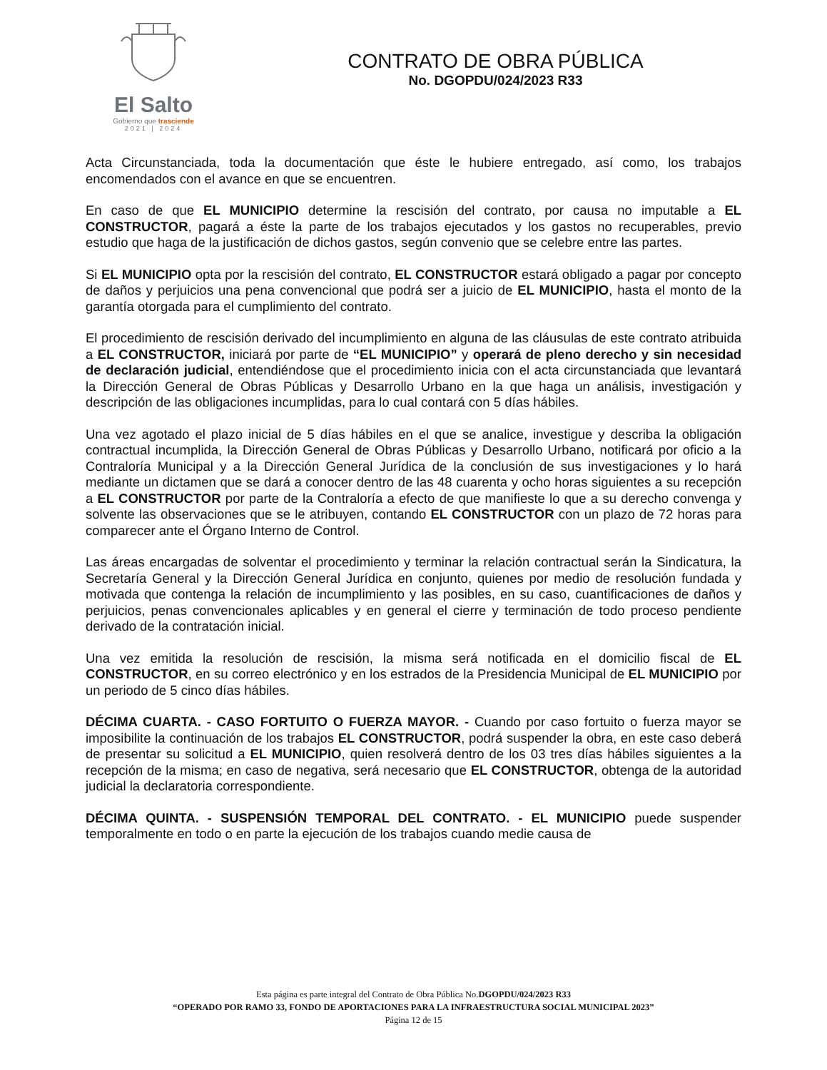El Salto
Gobierno que trasciende
2021 | 2024
CONTRATO DE OBRA PÚBLICA
No. DGOPDU/024/2023 R33
Acta Circunstanciada, toda la documentación que éste le hubiere entregado, así como, los trabajos encomendados con el avance en que se encuentren.
En caso de que EL MUNICIPIO determine la rescisión del contrato, por causa no imputable a EL CONSTRUCTOR, pagará a éste la parte de los trabajos ejecutados y los gastos no recuperables, previo estudio que haga de la justificación de dichos gastos, según convenio que se celebre entre las partes.
Si EL MUNICIPIO opta por la rescisión del contrato, EL CONSTRUCTOR estará obligado a pagar por concepto de daños y perjuicios una pena convencional que podrá ser a juicio de EL MUNICIPIO, hasta el monto de la garantía otorgada para el cumplimiento del contrato.
El procedimiento de rescisión derivado del incumplimiento en alguna de las cláusulas de este contrato atribuida a EL CONSTRUCTOR, iniciará por parte de “EL MUNICIPIO” y operará de pleno derecho y sin necesidad de declaración judicial, entendiéndose que el procedimiento inicia con el acta circunstanciada que levantará la Dirección General de Obras Públicas y Desarrollo Urbano en la que haga un análisis, investigación y descripción de las obligaciones incumplidas, para lo cual contará con 5 días hábiles.
Una vez agotado el plazo inicial de 5 días hábiles en el que se analice, investigue y describa la obligación contractual incumplida, la Dirección General de Obras Públicas y Desarrollo Urbano, notificará por oficio a la Contraloría Municipal y a la Dirección General Jurídica de la conclusión de sus investigaciones y lo hará mediante un dictamen que se dará a conocer dentro de las 48 cuarenta y ocho horas siguientes a su recepción a EL CONSTRUCTOR por parte de la Contraloría a efecto de que manifieste lo que a su derecho convenga y solvente las observaciones que se le atribuyen, contando EL CONSTRUCTOR con un plazo de 72 horas para comparecer ante el Órgano Interno de Control.
Las áreas encargadas de solventar el procedimiento y terminar la relación contractual serán la Sindicatura, la Secretaría General y la Dirección General Jurídica en conjunto, quienes por medio de resolución fundada y motivada que contenga la relación de incumplimiento y las posibles, en su caso, cuantificaciones de daños y perjuicios, penas convencionales aplicables y en general el cierre y terminación de todo proceso pendiente derivado de la contratación inicial.
Una vez emitida la resolución de rescisión, la misma será notificada en el domicilio fiscal de EL CONSTRUCTOR, en su correo electrónico y en los estrados de la Presidencia Municipal de EL MUNICIPIO por un periodo de 5 cinco días hábiles.
DÉCIMA CUARTA. - CASO FORTUITO O FUERZA MAYOR. - Cuando por caso fortuito o fuerza mayor se imposibilite la continuación de los trabajos EL CONSTRUCTOR, podrá suspender la obra, en este caso deberá de presentar su solicitud a EL MUNICIPIO, quien resolverá dentro de los 03 tres días hábiles siguientes a la recepción de la misma; en caso de negativa, será necesario que EL CONSTRUCTOR, obtenga de la autoridad judicial la declaratoria correspondiente.
DÉCIMA QUINTA. - SUSPENSIÓN TEMPORAL DEL CONTRATO. - EL MUNICIPIO puede suspender temporalmente en todo o en parte la ejecución de los trabajos cuando medie causa de
Esta página es parte integral del Contrato de Obra Pública No.DGOPDU/024/2023 R33
“OPERADO POR RAMO 33, FONDO DE APORTACIONES PARA LA INFRAESTRUCTURA SOCIAL MUNICIPAL 2023”
Página 12 de 15